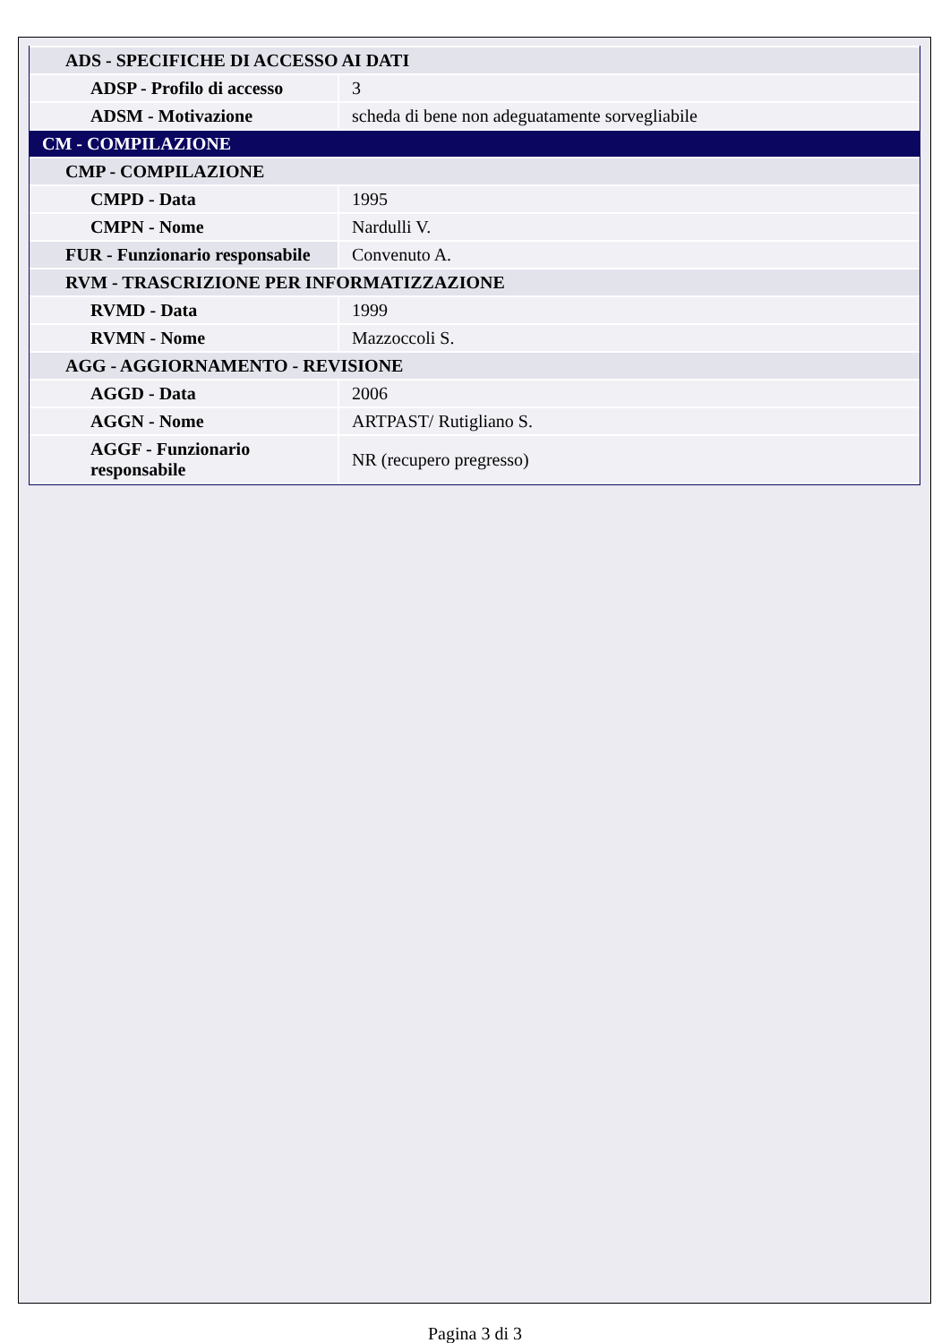| ADS - SPECIFICHE DI ACCESSO AI DATI | |
| ADSP - Profilo di accesso | 3 |
| ADSM - Motivazione | scheda di bene non adeguatamente sorvegliabile |
| CM - COMPILAZIONE | |
| CMP - COMPILAZIONE | |
| CMPD - Data | 1995 |
| CMPN - Nome | Nardulli V. |
| FUR - Funzionario responsabile | Convenuto A. |
| RVM - TRASCRIZIONE PER INFORMATIZZAZIONE | |
| RVMD - Data | 1999 |
| RVMN - Nome | Mazzoccoli S. |
| AGG - AGGIORNAMENTO - REVISIONE | |
| AGGD - Data | 2006 |
| AGGN - Nome | ARTPAST/ Rutigliano S. |
| AGGF - Funzionario responsabile | NR (recupero pregresso) |
Pagina 3 di 3